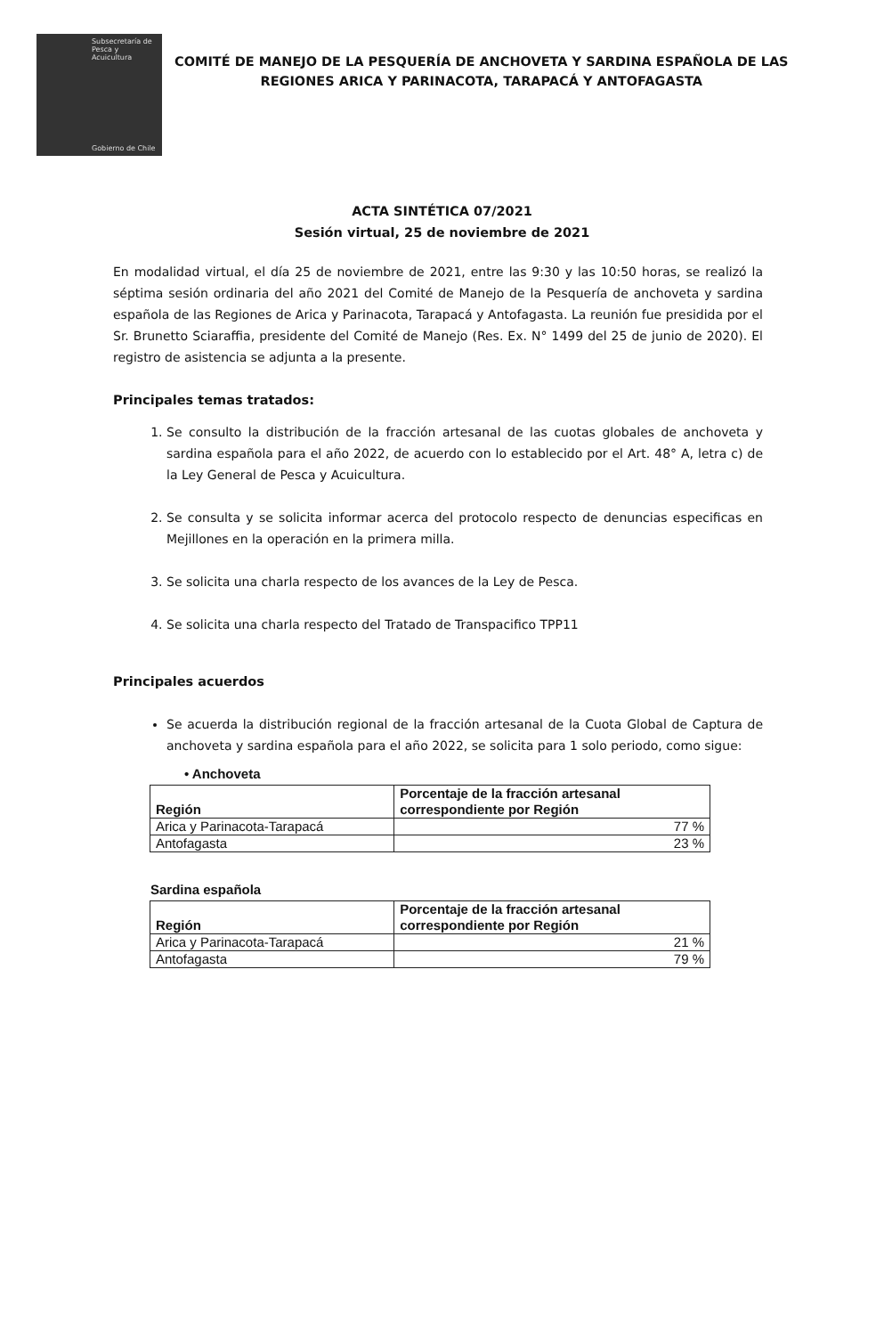Subsecretaría de Pesca y Acuicultura
Gobierno de Chile
COMITÉ DE MANEJO DE LA PESQUERÍA DE ANCHOVETA Y SARDINA ESPAÑOLA DE LAS
REGIONES ARICA Y PARINACOTA, TARAPACÁ Y ANTOFAGASTA
ACTA SINTÉTICA 07/2021
Sesión virtual, 25 de noviembre de 2021
En modalidad virtual, el día 25 de noviembre de 2021, entre las 9:30 y las 10:50 horas, se realizó la séptima sesión ordinaria del año 2021 del Comité de Manejo de la Pesquería de anchoveta y sardina española de las Regiones de Arica y Parinacota, Tarapacá y Antofagasta. La reunión fue presidida por el Sr. Brunetto Sciaraffia, presidente del Comité de Manejo (Res. Ex. N° 1499 del 25 de junio de 2020). El registro de asistencia se adjunta a la presente.
Principales temas tratados:
1. Se consulto la distribución de la fracción artesanal de las cuotas globales de anchoveta y sardina española para el año 2022, de acuerdo con lo establecido por el Art. 48° A, letra c) de la Ley General de Pesca y Acuicultura.
2. Se consulta y se solicita informar acerca del protocolo respecto de denuncias especificas en Mejillones en la operación en la primera milla.
3. Se solicita una charla respecto de los avances de la Ley de Pesca.
4. Se solicita una charla respecto del Tratado de Transpacifico TPP11
Principales acuerdos
Se acuerda la distribución regional de la fracción artesanal de la Cuota Global de Captura de anchoveta y sardina española para el año 2022, se solicita para 1 solo periodo, como sigue:
• Anchoveta
| Región | Porcentaje de la fracción artesanal correspondiente por Región |
| --- | --- |
| Arica y Parinacota-Tarapacá | 77 % |
| Antofagasta | 23 % |
Sardina española
| Región | Porcentaje de la fracción artesanal correspondiente por Región |
| --- | --- |
| Arica y Parinacota-Tarapacá | 21 % |
| Antofagasta | 79 % |